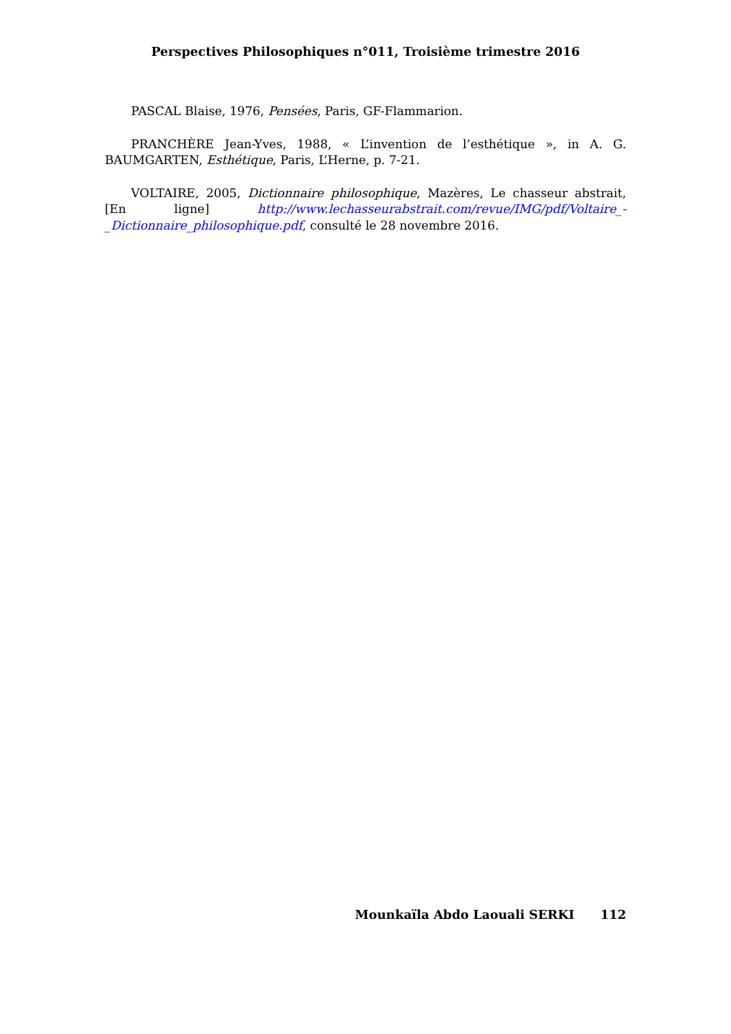Perspectives Philosophiques n°011, Troisième trimestre 2016
PASCAL Blaise, 1976, Pensées, Paris, GF-Flammarion.
PRANCHÈRE Jean-Yves, 1988, « L’invention de l’esthétique », in A. G. BAUMGARTEN, Esthétique, Paris, L’Herne, p. 7-21.
VOLTAIRE, 2005, Dictionnaire philosophique, Mazères, Le chasseur abstrait, [En ligne] http://www.lechasseurabstrait.com/revue/IMG/pdf/Voltaire_-_Dictionnaire_philosophique.pdf, consulté le 28 novembre 2016.
Mounkaïla Abdo Laouali SERKI 112